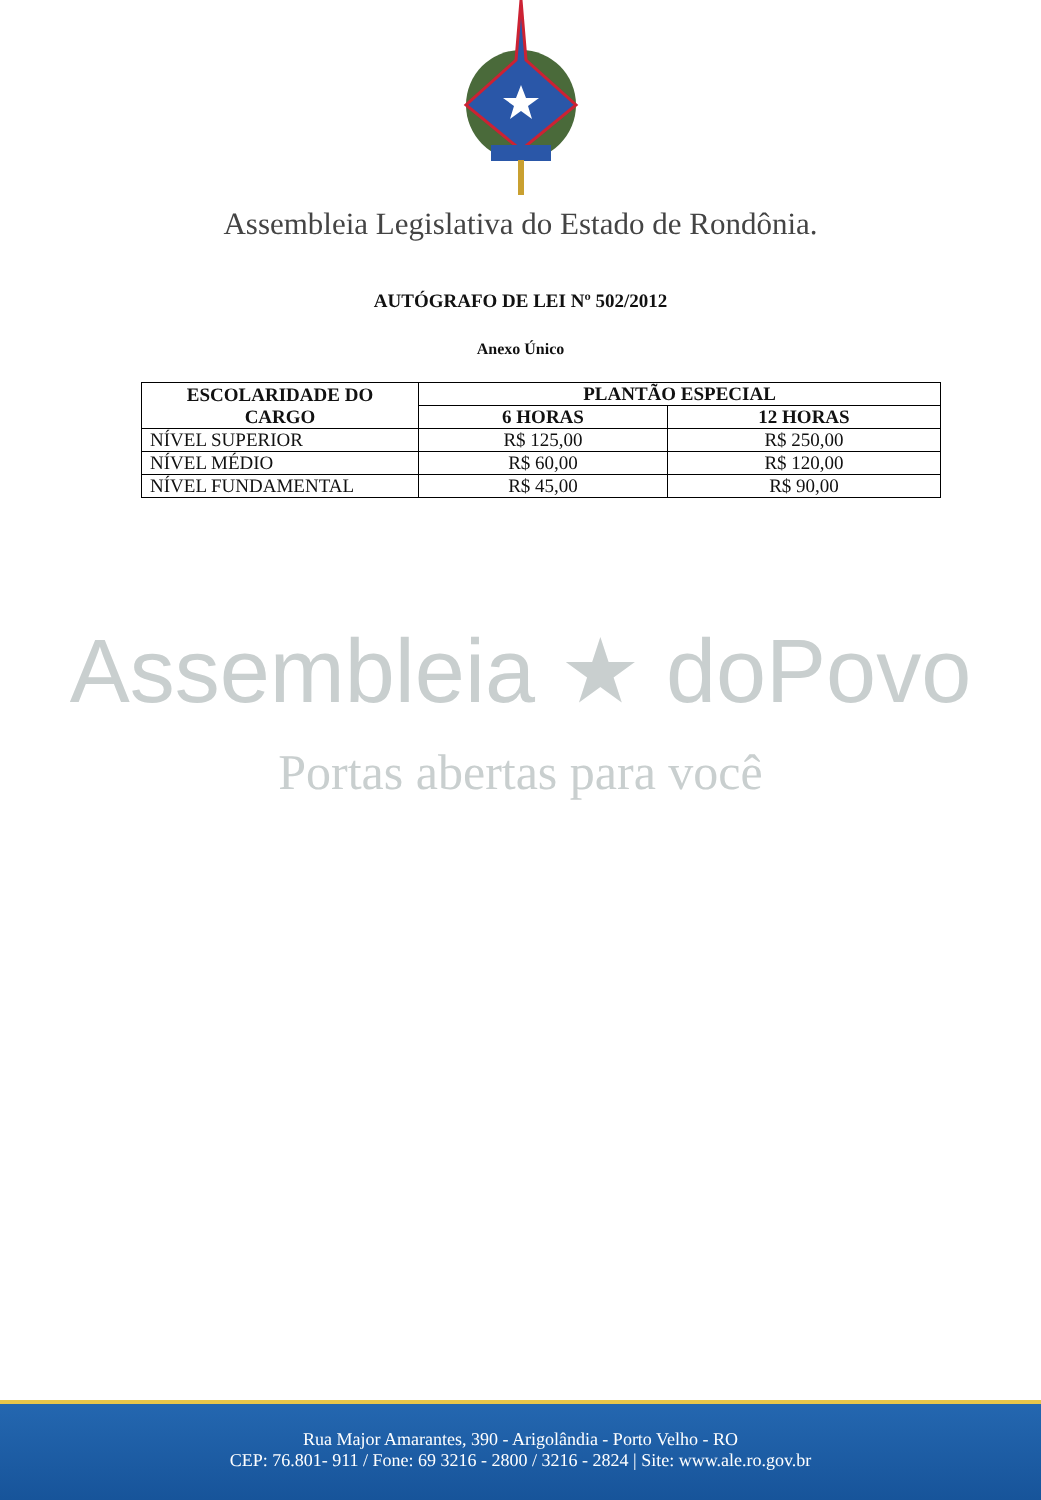Assembleia Legislativa do Estado de Rondônia.
AUTÓGRAFO DE LEI Nº 502/2012
Anexo Único
| ESCOLARIDADE DO CARGO | PLANTÃO ESPECIAL | |
| --- | --- | --- |
| | 6 HORAS | 12 HORAS |
| NÍVEL SUPERIOR | R$ 125,00 | R$ 250,00 |
| NÍVEL MÉDIO | R$ 60,00 | R$ 120,00 |
| NÍVEL FUNDAMENTAL | R$ 45,00 | R$ 90,00 |
Assembleia ★ doPovo
Portas abertas para você
Rua Major Amarantes, 390 - Arigolândia - Porto Velho - RO
CEP: 76.801- 911 / Fone: 69 3216 - 2800 / 3216 - 2824 | Site: www.ale.ro.gov.br